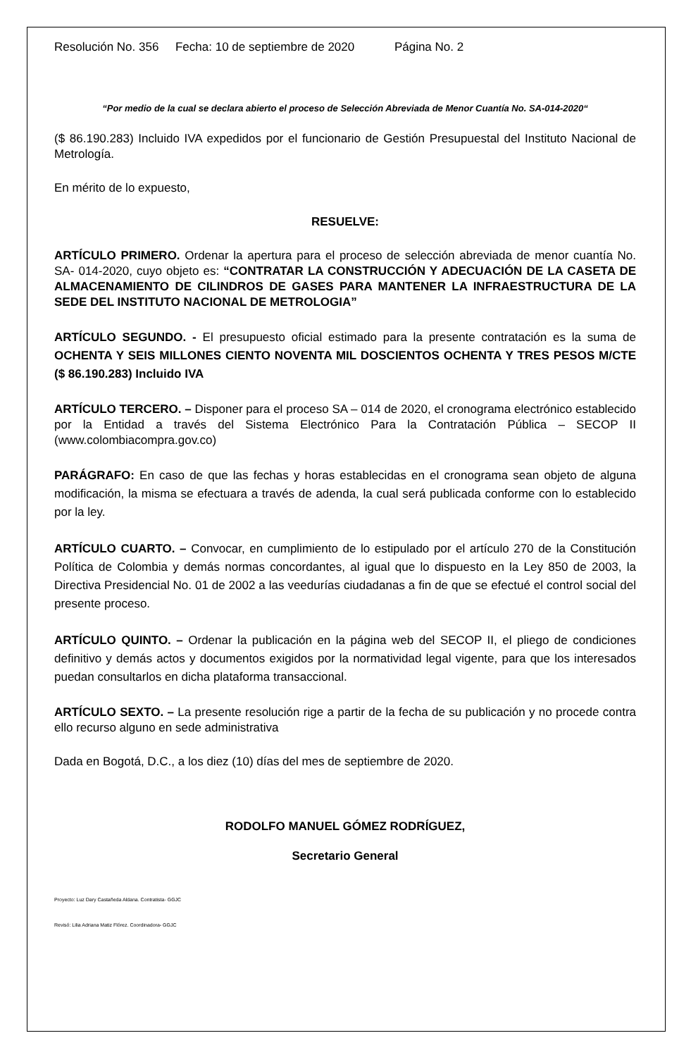Resolución No. 356 Fecha: 10 de septiembre de 2020 Página No. 2
“Por medio de la cual se declara abierto el proceso de Selección Abreviada de Menor Cuantía No. SA-014-2020“
($ 86.190.283) Incluido IVA expedidos por el funcionario de Gestión Presupuestal del Instituto Nacional de Metrología.
En mérito de lo expuesto,
RESUELVE:
ARTÍCULO PRIMERO. Ordenar la apertura para el proceso de selección abreviada de menor cuantía No. SA- 014-2020, cuyo objeto es: “CONTRATAR LA CONSTRUCCIÓN Y ADECUACIÓN DE LA CASETA DE ALMACENAMIENTO DE CILINDROS DE GASES PARA MANTENER LA INFRAESTRUCTURA DE LA SEDE DEL INSTITUTO NACIONAL DE METROLOGIA”
ARTÍCULO SEGUNDO. - El presupuesto oficial estimado para la presente contratación es la suma de OCHENTA Y SEIS MILLONES CIENTO NOVENTA MIL DOSCIENTOS OCHENTA Y TRES PESOS M/CTE ($ 86.190.283) Incluido IVA
ARTÍCULO TERCERO. – Disponer para el proceso SA – 014 de 2020, el cronograma electrónico establecido por la Entidad a través del Sistema Electrónico Para la Contratación Pública – SECOP II (www.colombiacompra.gov.co)
PARÁGRAFO: En caso de que las fechas y horas establecidas en el cronograma sean objeto de alguna modificación, la misma se efectuara a través de adenda, la cual será publicada conforme con lo establecido por la ley.
ARTÍCULO CUARTO. – Convocar, en cumplimiento de lo estipulado por el artículo 270 de la Constitución Política de Colombia y demás normas concordantes, al igual que lo dispuesto en la Ley 850 de 2003, la Directiva Presidencial No. 01 de 2002 a las veedurías ciudadanas a fin de que se efectué el control social del presente proceso.
ARTÍCULO QUINTO. – Ordenar la publicación en la página web del SECOP II, el pliego de condiciones definitivo y demás actos y documentos exigidos por la normatividad legal vigente, para que los interesados puedan consultarlos en dicha plataforma transaccional.
ARTÍCULO SEXTO. – La presente resolución rige a partir de la fecha de su publicación y no procede contra ello recurso alguno en sede administrativa
Dada en Bogotá, D.C., a los diez (10) días del mes de septiembre de 2020.
RODOLFO MANUEL GÓMEZ RODRÍGUEZ,
Secretario General
Proyecto: Luz Dary Castañeda Aldana. Contratista- GGJC
Revisó: Lilia Adriana Matiz Flórez. Coordinadora- GGJC